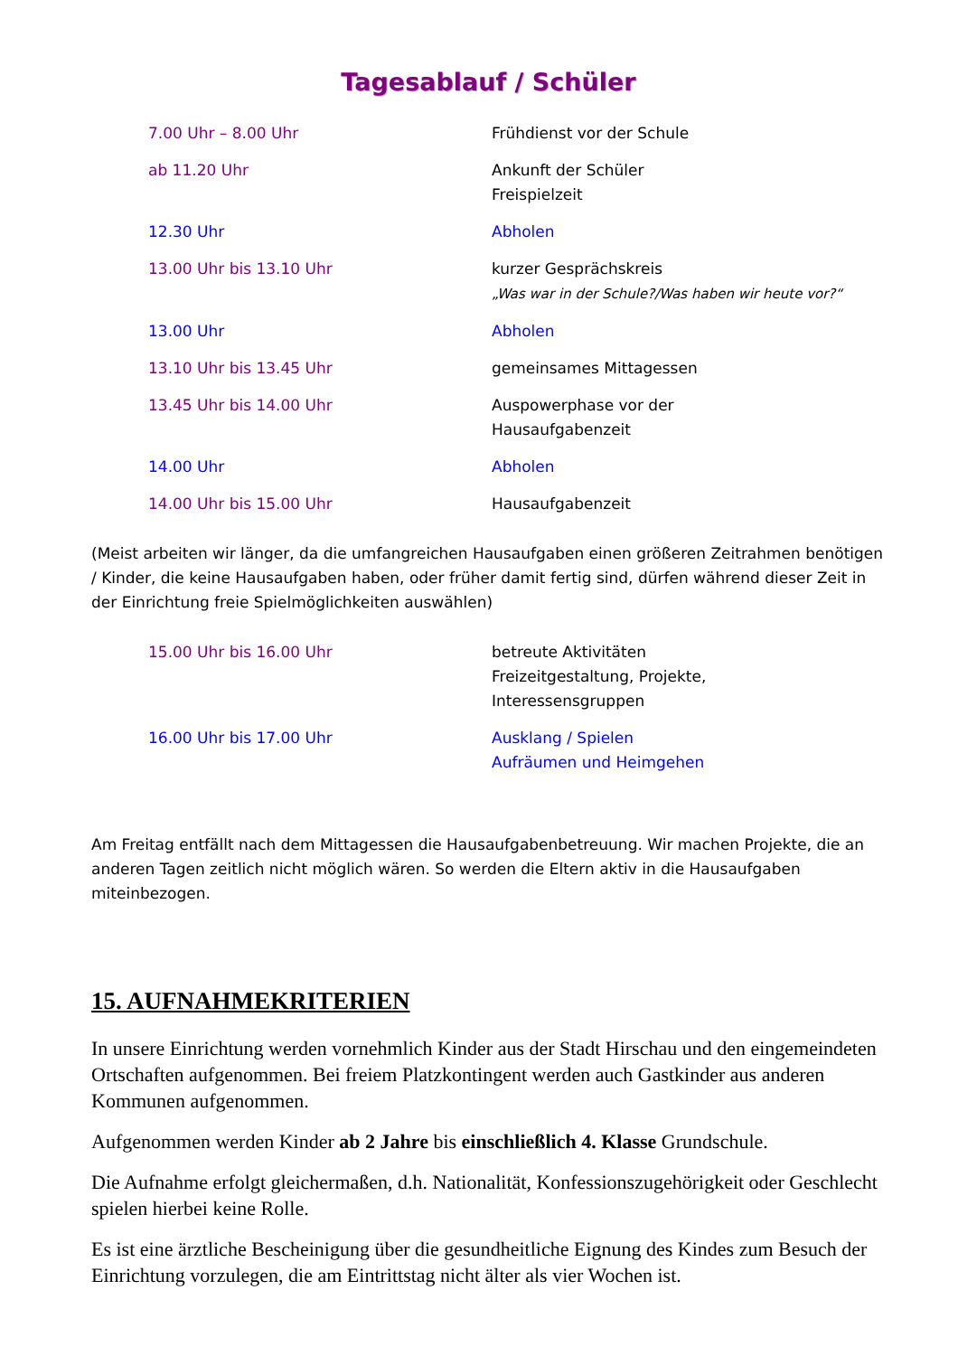Tagesablauf / Schüler
| 7.00 Uhr – 8.00 Uhr | Frühdienst vor der Schule |
| ab 11.20 Uhr | Ankunft der Schüler Freispielzeit |
| 12.30 Uhr | Abholen |
| 13.00 Uhr bis 13.10 Uhr | kurzer Gesprächskreis „Was war in der Schule?/Was haben wir heute vor?“ |
| 13.00 Uhr | Abholen |
| 13.10 Uhr bis 13.45 Uhr | gemeinsames Mittagessen |
| 13.45 Uhr bis 14.00 Uhr | Auspowerphase vor der Hausaufgabenzeit |
| 14.00 Uhr | Abholen |
| 14.00 Uhr bis 15.00 Uhr | Hausaufgabenzeit |
(Meist arbeiten wir länger, da die umfangreichen Hausaufgaben einen größeren Zeitrahmen benötigen / Kinder, die keine Hausaufgaben haben, oder früher damit fertig sind, dürfen während dieser Zeit in der Einrichtung freie Spielmöglichkeiten auswählen)
| 15.00 Uhr bis 16.00 Uhr | betreute Aktivitäten Freizeitgestaltung, Projekte, Interessensgruppen |
| 16.00 Uhr bis 17.00 Uhr | Ausklang / Spielen Aufräumen und Heimgehen |
Am Freitag entfällt nach dem Mittagessen die Hausaufgabenbetreuung. Wir machen Projekte, die an anderen Tagen zeitlich nicht möglich wären. So werden die Eltern aktiv in die Hausaufgaben miteinbezogen.
15. AUFNAHMEKRITERIEN
In unsere Einrichtung werden vornehmlich Kinder aus der Stadt Hirschau und den eingemeindeten Ortschaften aufgenommen. Bei freiem Platzkontingent werden auch Gastkinder aus anderen Kommunen aufgenommen.
Aufgenommen werden Kinder ab 2 Jahre bis einschließlich 4. Klasse Grundschule.
Die Aufnahme erfolgt gleichermaßen, d.h. Nationalität, Konfessionszugehörigkeit oder Geschlecht spielen hierbei keine Rolle.
Es ist eine ärztliche Bescheinigung über die gesundheitliche Eignung des Kindes zum Besuch der Einrichtung vorzulegen, die am Eintrittstag nicht älter als vier Wochen ist.